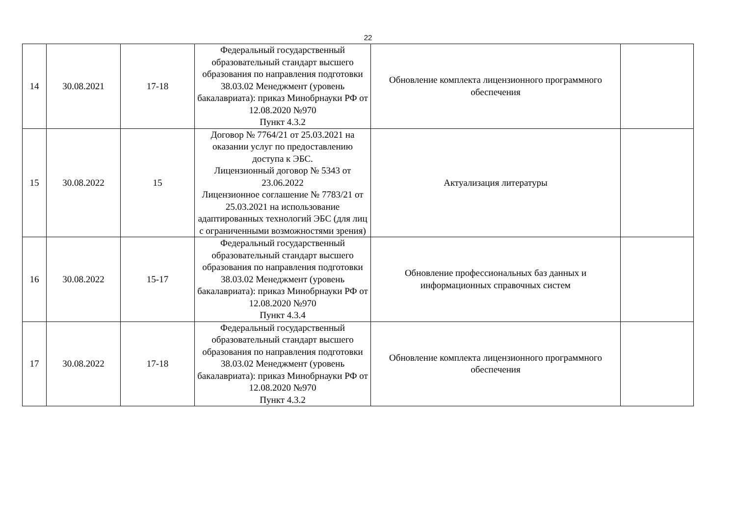22
| 14 | 30.08.2021 | 17-18 | Федеральный государственный образовательный стандарт высшего образования по направления подготовки 38.03.02 Менеджмент (уровень бакалавриата): приказ Минобрнауки РФ от 12.08.2020 №970 Пункт 4.3.2 | Обновление комплекта лицензионного программного обеспечения | |
| 15 | 30.08.2022 | 15 | Договор № 7764/21 от 25.03.2021 на оказании услуг по предоставлению доступа к ЭБС. Лицензионный договор № 5343 от 23.06.2022 Лицензионное соглашение № 7783/21 от 25.03.2021 на использование адаптированных технологий ЭБС (для лиц с ограниченными возможностями зрения) | Актуализация литературы | |
| 16 | 30.08.2022 | 15-17 | Федеральный государственный образовательный стандарт высшего образования по направления подготовки 38.03.02 Менеджмент (уровень бакалавриата): приказ Минобрнауки РФ от 12.08.2020 №970 Пункт 4.3.4 | Обновление профессиональных баз данных и информационных справочных систем | |
| 17 | 30.08.2022 | 17-18 | Федеральный государственный образовательный стандарт высшего образования по направления подготовки 38.03.02 Менеджмент (уровень бакалавриата): приказ Минобрнауки РФ от 12.08.2020 №970 Пункт 4.3.2 | Обновление комплекта лицензионного программного обеспечения | |